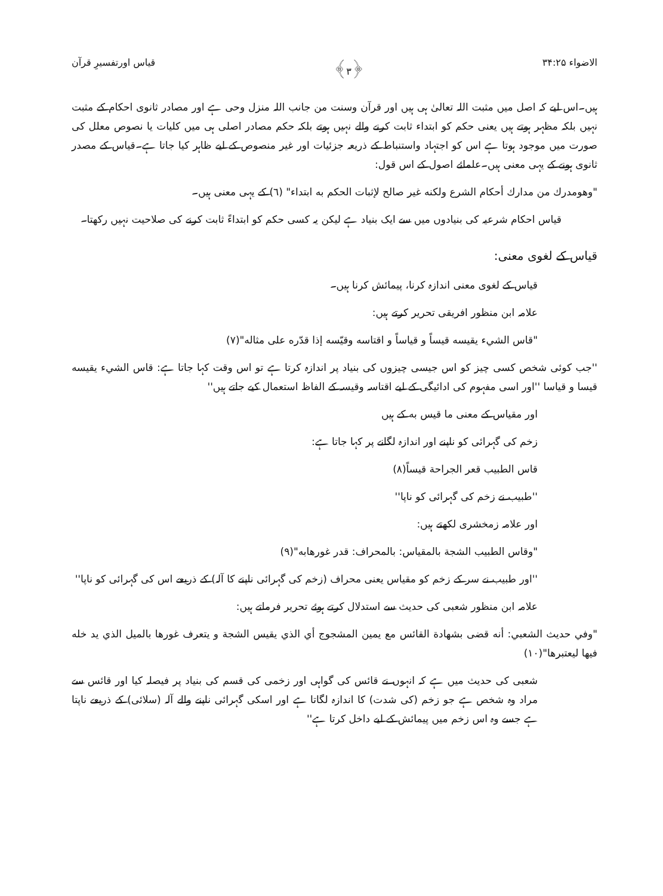الاضواء ۳۴:۲۵ ﴿۳﴾ قیاس اورتفسیرِ قرآن
ہیں۔اس لیے کہ اصل میں مثبت اللہ تعالیٰ ہی ہیں اور قرآن وسنت من جانب اللہ منزل وحی ہے اور مصادر ثانوی احکام کے مثبت نہیں بلکہ مظہر ہوتے ہیں یعنی حکم کو ابتداء ثابت کرنے والے نہیں ہوتے بلکہ حکم مصادر اصلی ہی میں کلیات یا نصوص معلل کی صورت میں موجود ہوتا ہے اس کو اجتہاد واستنباط کے ذریعہ جزئیات اور غیر منصوص کے لیے ظاہر کیا جاتا ہے۔قیاس کے مصدر ثانوی ہونے کے یہی معنی ہیں۔علمائے اصول کے اس قول:
"وهومدرك من مدارك أحكام الشرع ولكنه غير صالح لإثبات الحكم به ابتداء" (٦) کے یہی معنی ہیں۔
قیاس احکام شرعیہ کی بنیادوں میں سے ایک بنیاد ہے لیکن یہ کسی حکم کو ابتداءً ثابت کرنے کی صلاحیت نہیں رکھتا۔
قیاس کے لغوی معنی:
قیاس کے لغوی معنی اندازہ کرنا، پیمائش کرنا ہیں۔
علامہ ابن منظور افریقی تحریر کرتے ہیں:
"قاس الشيء يقيسه قيساً و قياساً و اقتاسه وقيّسه إذا قدّره على مثاله"(٧)
''جب کوئی شخص کسی چیز کو اس جیسی چیزوں کی بنیاد پر اندازہ کرتا ہے تو اس وقت کہا جاتا ہے: قاس الشيء يقيسه قيسا و قياسا ''اور اسی مفہوم کی ادائیگی کے لیے اقتاسہ وقیسہ کے الفاظ استعمال کیے جاتے ہیں''
اور مقیاس کے معنی ما قيس به کے ہیں
زخم کی گہرائی کو ناپنے اور اندازہ لگانے پر کہا جاتا ہے:
قاس الطبيب قعر الجراحة قيساً(٨)
''طبیب نے زخم کی گہرائی کو ناپا''
اور علامہ زمخشری لکھتے ہیں:
"وقاس الطبيب الشجة بالمقياس: بالمحراف: قدر غورهابه"(٩)
''اور طبیب نے سر کے زخم کو مقیاس یعنی محراف (زخم کی گہرائی ناپنے کا آلہ) کے ذریعے اس کی گہرائی کو ناپا''
علامہ ابن منظور شعبی کی حدیث سے استدلال کرتے ہوئے تحریر فرماتے ہیں:
"وفي حديث الشعبي: أنه قضى بشهادة القائس مع يمين المشجوج أي الذي يقيس الشجة و يتعرف غورها بالميل الذي يد خله فيها ليعتبرها"(١٠)
شعبی کی حدیث میں ہے کہ انہوں نے قائس کی گواہی اور زخمی کی قسم کی بنیاد پر فیصلہ کیا اور قائس سے مراد وہ شخص ہے جو زخم (کی شدت) کا اندازہ لگاتا ہے اور اسکی گہرائی ناپنے والے آلہ (سلائی) کے ذریعے ناپتا ہے جسے وہ اس زخم میں پیمائش کے لیے داخل کرتا ہے''